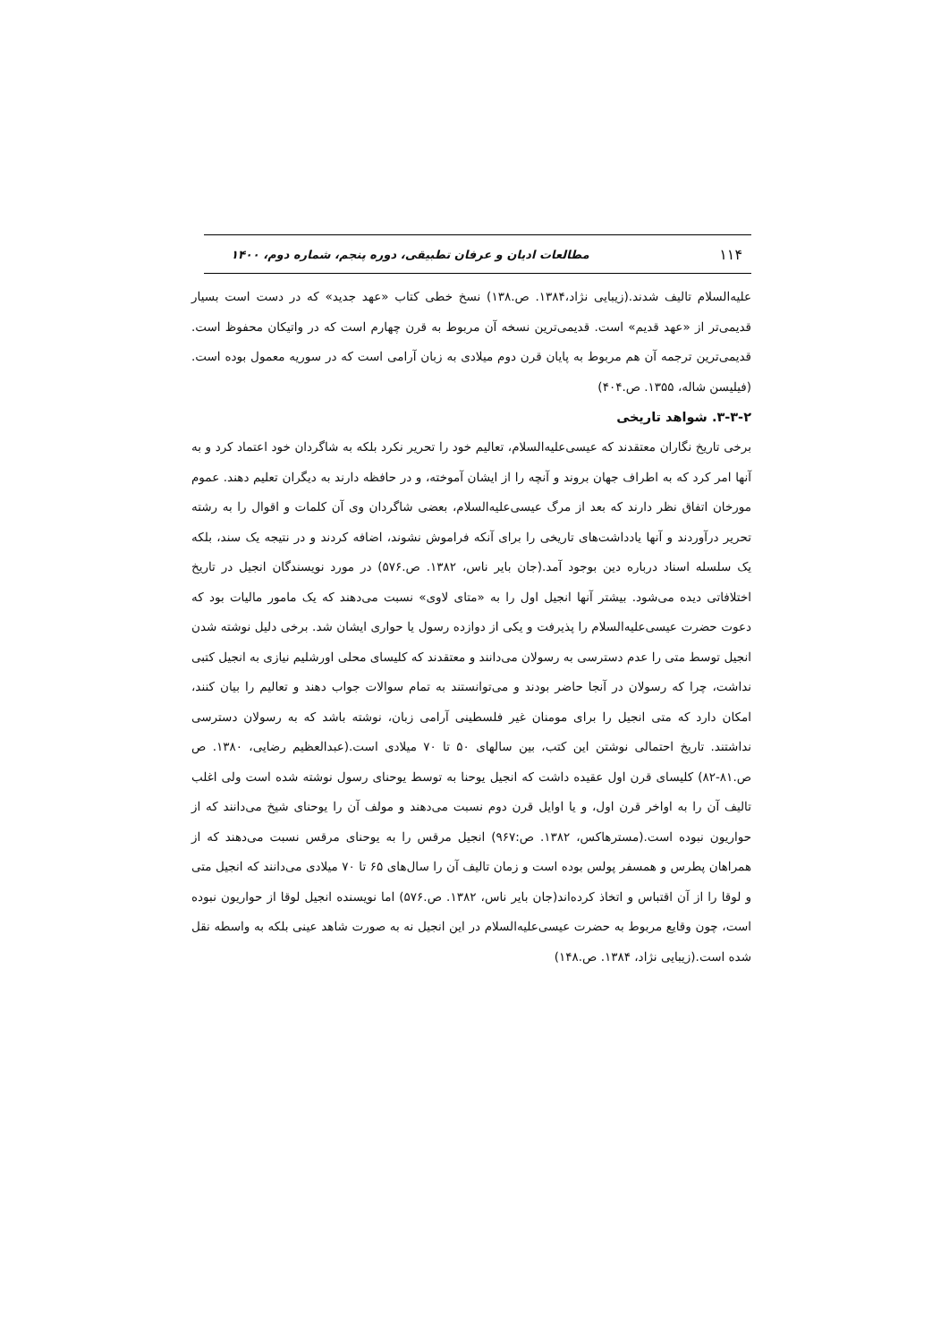۱۱۴ مطالعات ادیان و عرفان تطبیقی، دوره پنجم، شماره دوم، ۱۴۰۰
علیه‌السلام تالیف شدند.(زیبایی نژاد،۱۳۸۴. ص.۱۳۸) نسخ خطی کتاب «عهد جدید» که در دست است بسیار قدیمی‌تر از «عهد قدیم» است. قدیمی‌ترین نسخه آن مربوط به قرن چهارم است که در واتیکان محفوظ است. قدیمی‌ترین ترجمه آن هم مربوط به پایان قرن دوم میلادی به زبان آرامی است که در سوریه معمول بوده است.(فیلیسن شاله، ۱۳۵۵. ص.۴۰۴)
۳-۳-۲. شواهد تاریخی
برخی تاریخ نگاران معتقدند که عیسی‌علیه‌السلام، تعالیم خود را تحریر نکرد بلکه به شاگردان خود اعتماد کرد و به آنها امر کرد که به اطراف جهان بروند و آنچه را از ایشان آموخته، و در حافظه دارند به دیگران تعلیم دهند. عموم مورخان اتفاق نظر دارند که بعد از مرگ عیسی‌علیه‌السلام، بعضی شاگردان وی آن کلمات و اقوال را به رشته تحریر درآوردند و آنها یادداشت‌های تاریخی را برای آنکه فراموش نشوند، اضافه کردند و در نتیجه یک سند، بلکه یک سلسله اسناد درباره دین بوجود آمد.(جان بایر ناس، ۱۳۸۲. ص.۵۷۶) در مورد نویسندگان انجیل در تاریخ اختلافاتی دیده می‌شود. بیشتر آنها انجیل اول را به «متای لاوی» نسبت می‌دهند که یک مامور مالیات بود که دعوت حضرت عیسی‌علیه‌السلام را پذیرفت و یکی از دوازده رسول یا حواری ایشان شد. برخی دلیل نوشته شدن انجیل توسط متی را عدم دسترسی به رسولان می‌دانند و معتقدند که کلیسای محلی اورشلیم نیازی به انجیل کتبی نداشت، چرا که رسولان در آنجا حاضر بودند و می‌توانستند به تمام سوالات جواب دهند و تعالیم را بیان کنند، امکان دارد که متی انجیل را برای مومنان غیر فلسطینی آرامی زبان، نوشته باشد که به رسولان دسترسی نداشتند. تاریخ احتمالی نوشتن این کتب، بین سالهای ۵۰ تا ۷۰ میلادی است.(عبدالعظیم رضایی، ۱۳۸۰. ص ص.۸۱-۸۲) کلیسای قرن اول عقیده داشت که انجیل یوحنا به توسط یوحنای رسول نوشته شده است ولی اغلب تالیف آن را به اواخر قرن اول، و یا اوایل قرن دوم نسبت می‌دهند و مولف آن را یوحنای شیخ می‌دانند که از حواریون نبوده است.(مسترهاکس، ۱۳۸۲. ص:۹۶۷) انجیل مرقس را به یوحنای مرقس نسبت می‌دهند که از همراهان پطرس و همسفر پولس بوده است و زمان تالیف آن را سال‌های ۶۵ تا ۷۰ میلادی می‌دانند که انجیل متی و لوقا را از آن اقتباس و اتخاذ کرده‌اند(جان بایر ناس، ۱۳۸۲. ص.۵۷۶) اما نویسنده انجیل لوقا از حواریون نبوده است، چون وقایع مربوط به حضرت عیسی‌علیه‌السلام در این انجیل نه به صورت شاهد عینی بلکه به واسطه نقل شده است.(زیبایی نژاد، ۱۳۸۴. ص.۱۴۸)